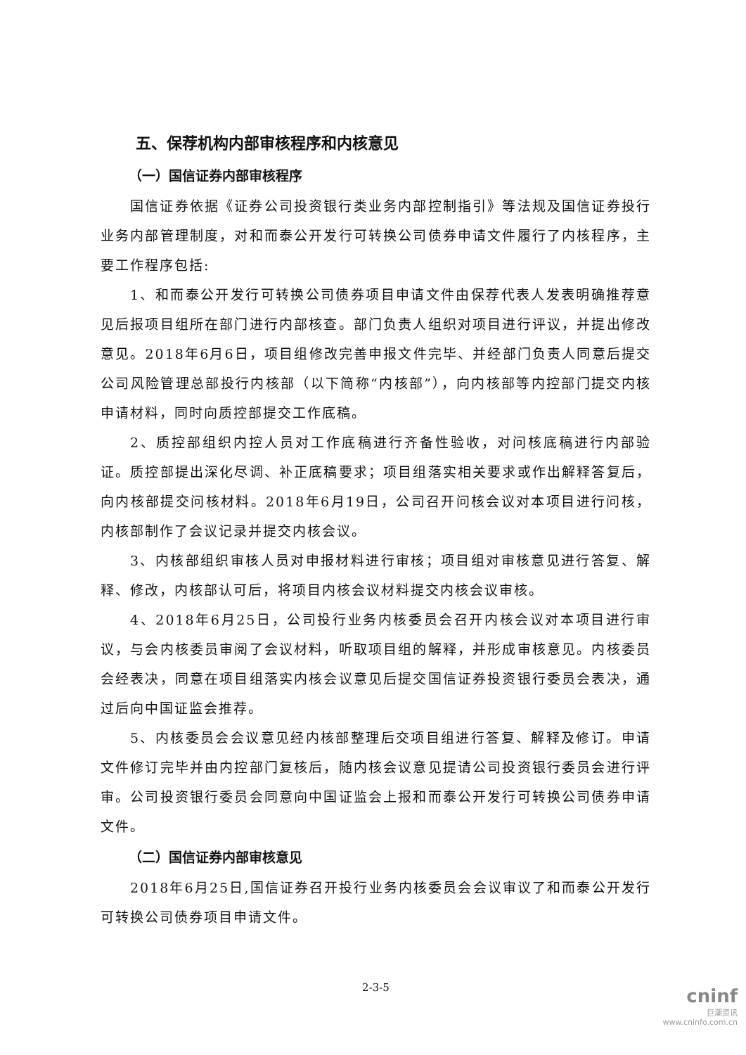五、保荐机构内部审核程序和内核意见
（一）国信证券内部审核程序
国信证券依据《证券公司投资银行类业务内部控制指引》等法规及国信证券投行业务内部管理制度，对和而泰公开发行可转换公司债券申请文件履行了内核程序，主要工作程序包括:
1、和而泰公开发行可转换公司债券项目申请文件由保荐代表人发表明确推荐意见后报项目组所在部门进行内部核查。部门负责人组织对项目进行评议，并提出修改意见。2018年6月6日，项目组修改完善申报文件完毕、并经部门负责人同意后提交公司风险管理总部投行内核部（以下简称“内核部”），向内核部等内控部门提交内核申请材料，同时向质控部提交工作底稿。
2、质控部组织内控人员对工作底稿进行齐备性验收，对问核底稿进行内部验证。质控部提出深化尽调、补正底稿要求；项目组落实相关要求或作出解释答复后，向内核部提交问核材料。2018年6月19日，公司召开问核会议对本项目进行问核，内核部制作了会议记录并提交内核会议。
3、内核部组织审核人员对申报材料进行审核；项目组对审核意见进行答复、解释、修改，内核部认可后，将项目内核会议材料提交内核会议审核。
4、2018年6月25日，公司投行业务内核委员会召开内核会议对本项目进行审议，与会内核委员审阅了会议材料，听取项目组的解释，并形成审核意见。内核委员会经表决，同意在项目组落实内核会议意见后提交国信证券投资银行委员会表决，通过后向中国证监会推荐。
5、内核委员会会议意见经内核部整理后交项目组进行答复、解释及修订。申请文件修订完毕并由内控部门复核后，随内核会议意见提请公司投资银行委员会进行评审。公司投资银行委员会同意向中国证监会上报和而泰公开发行可转换公司债券申请文件。
（二）国信证券内部审核意见
2018年6月25日,国信证券召开投行业务内核委员会会议审议了和而泰公开发行可转换公司债券项目申请文件。
2-3-5
cninf
巨潮资讯
www.cninfo.com.cn